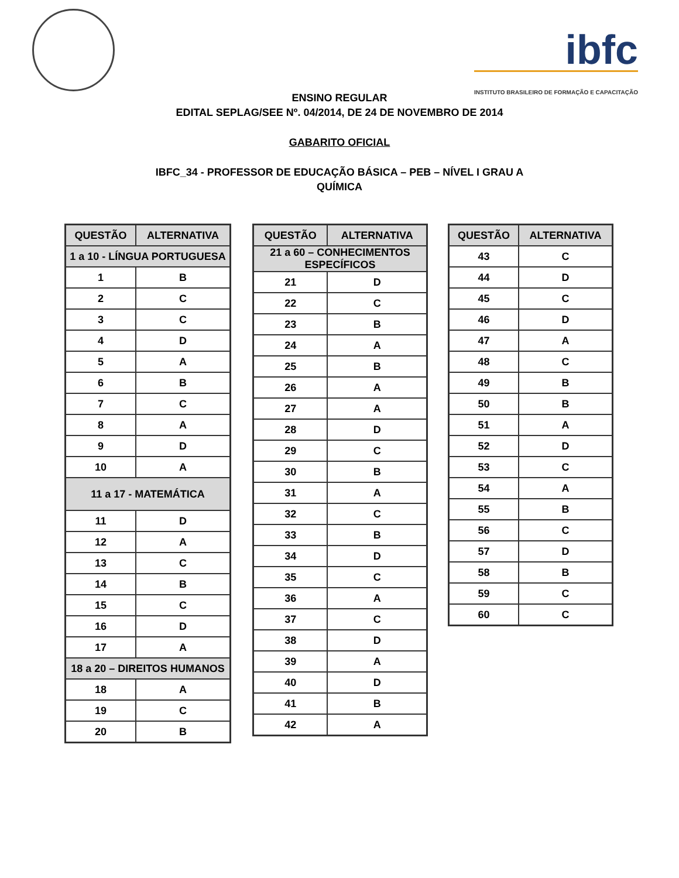ibfc
INSTITUTO BRASILEIRO DE FORMAÇÃO E CAPACITAÇÃO
ENSINO REGULAR
EDITAL SEPLAG/SEE Nº. 04/2014, DE 24 DE NOVEMBRO DE 2014
GABARITO OFICIAL
IBFC_34 - PROFESSOR DE EDUCAÇÃO BÁSICA – PEB – NÍVEL I GRAU A
QUÍMICA
| QUESTÃO | ALTERNATIVA |
| --- | --- |
| 1 a 10 - LÍNGUA PORTUGUESA | |
| 1 | B |
| 2 | C |
| 3 | C |
| 4 | D |
| 5 | A |
| 6 | B |
| 7 | C |
| 8 | A |
| 9 | D |
| 10 | A |
| 11 a 17 - MATEMÁTICA | |
| 11 | D |
| 12 | A |
| 13 | C |
| 14 | B |
| 15 | C |
| 16 | D |
| 17 | A |
| 18 a 20 – DIREITOS HUMANOS | |
| 18 | A |
| 19 | C |
| 20 | B |
| QUESTÃO | ALTERNATIVA |
| --- | --- |
| 21 a 60 – CONHECIMENTOS ESPECÍFICOS | |
| 21 | D |
| 22 | C |
| 23 | B |
| 24 | A |
| 25 | B |
| 26 | A |
| 27 | A |
| 28 | D |
| 29 | C |
| 30 | B |
| 31 | A |
| 32 | C |
| 33 | B |
| 34 | D |
| 35 | C |
| 36 | A |
| 37 | C |
| 38 | D |
| 39 | A |
| 40 | D |
| 41 | B |
| 42 | A |
| QUESTÃO | ALTERNATIVA |
| --- | --- |
| 43 | C |
| 44 | D |
| 45 | C |
| 46 | D |
| 47 | A |
| 48 | C |
| 49 | B |
| 50 | B |
| 51 | A |
| 52 | D |
| 53 | C |
| 54 | A |
| 55 | B |
| 56 | C |
| 57 | D |
| 58 | B |
| 59 | C |
| 60 | C |